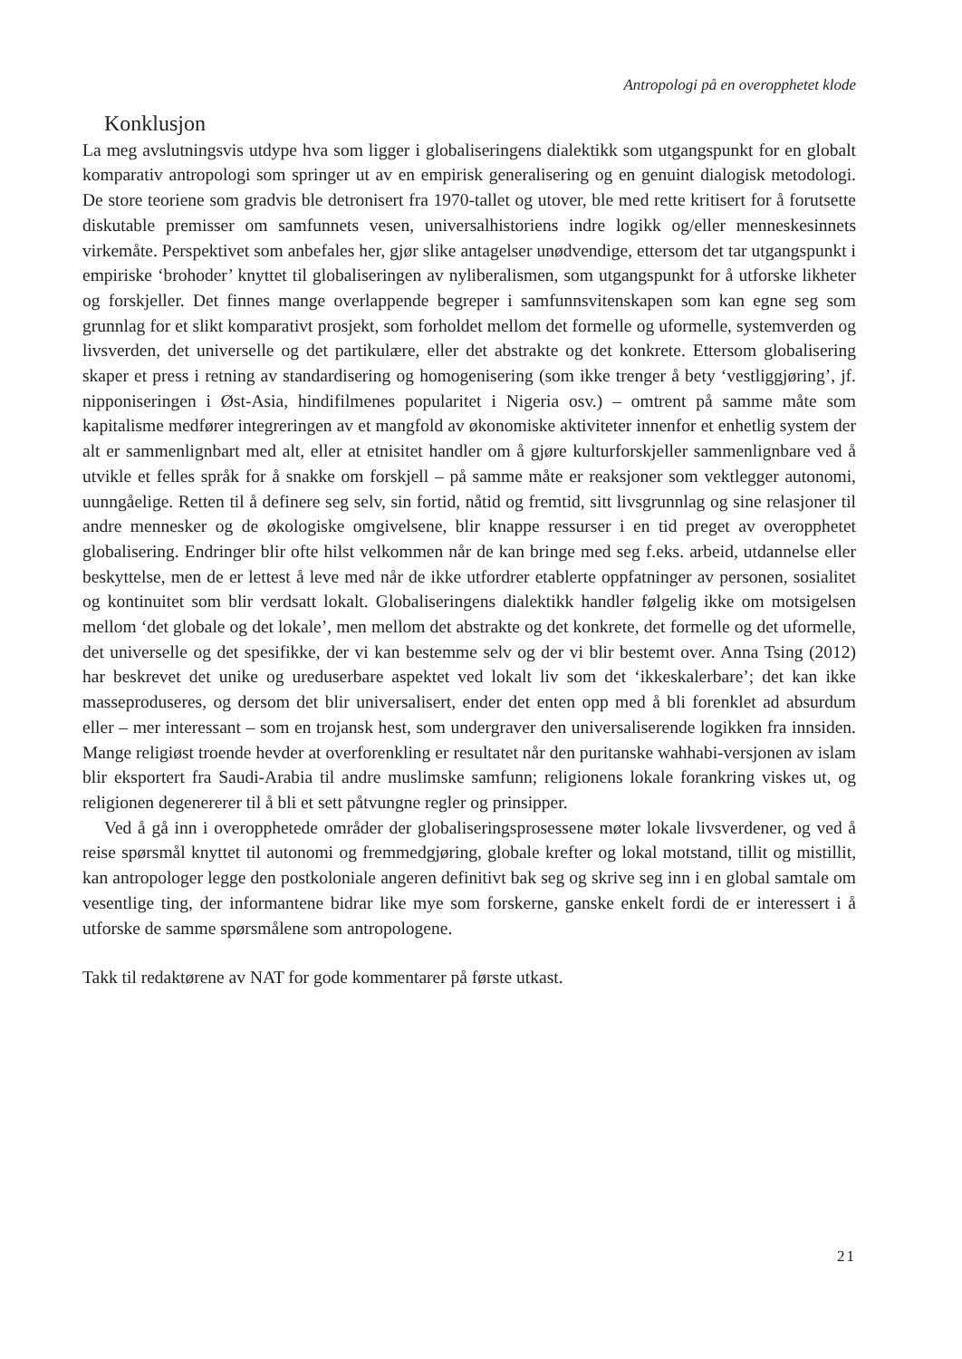Antropologi på en overopphetet klode
Konklusjon
La meg avslutningsvis utdype hva som ligger i globaliseringens dialektikk som utgangspunkt for en globalt komparativ antropologi som springer ut av en empirisk generalisering og en genuint dialogisk metodologi. De store teoriene som gradvis ble detronisert fra 1970-tallet og utover, ble med rette kritisert for å forutsette diskutable premisser om samfunnets vesen, universalhistoriens indre logikk og/eller menneskesinnets virkemåte. Perspektivet som anbefales her, gjør slike antagelser unødvendige, ettersom det tar utgangspunkt i empiriske ‘brohoder’ knyttet til globaliseringen av nyliberalismen, som utgangspunkt for å utforske likheter og forskjeller. Det finnes mange overlappende begreper i samfunnsvitenskapen som kan egne seg som grunnlag for et slikt komparativt prosjekt, som forholdet mellom det formelle og uformelle, systemverden og livsverden, det universelle og det partikulære, eller det abstrakte og det konkrete. Ettersom globalisering skaper et press i retning av standardisering og homogenisering (som ikke trenger å bety ‘vestliggjøring’, jf. nipponiseringen i Øst-Asia, hindifilmenes popularitet i Nigeria osv.) – omtrent på samme måte som kapitalisme medfører integreringen av et mangfold av økonomiske aktiviteter innenfor et enhetlig system der alt er sammenlignbart med alt, eller at etnisitet handler om å gjøre kulturforskjeller sammenlignbare ved å utvikle et felles språk for å snakke om forskjell – på samme måte er reaksjoner som vektlegger autonomi, uunngåelige. Retten til å definere seg selv, sin fortid, nåtid og fremtid, sitt livsgrunnlag og sine relasjoner til andre mennesker og de økologiske omgivelsene, blir knappe ressurser i en tid preget av overopphetet globalisering. Endringer blir ofte hilst velkommen når de kan bringe med seg f.eks. arbeid, utdannelse eller beskyttelse, men de er lettest å leve med når de ikke utfordrer etablerte oppfatninger av personen, sosialitet og kontinuitet som blir verdsatt lokalt. Globaliseringens dialektikk handler følgelig ikke om motsigelsen mellom ‘det globale og det lokale’, men mellom det abstrakte og det konkrete, det formelle og det uformelle, det universelle og det spesifikke, der vi kan bestemme selv og der vi blir bestemt over. Anna Tsing (2012) har beskrevet det unike og ureduserbare aspektet ved lokalt liv som det ‘ikkeskalerbare’; det kan ikke masseproduseres, og dersom det blir universalisert, ender det enten opp med å bli forenklet ad absurdum eller – mer interessant – som en trojansk hest, som undergraver den universaliserende logikken fra innsiden. Mange religiøst troende hevder at overforenkling er resultatet når den puritanske wahhabi-versjonen av islam blir eksportert fra Saudi-Arabia til andre muslimske samfunn; religionens lokale forankring viskes ut, og religionen degenererer til å bli et sett påtvungne regler og prinsipper.
Ved å gå inn i overopphetede områder der globaliseringsprosessene møter lokale livsverdener, og ved å reise spørsmål knyttet til autonomi og fremmedgjøring, globale krefter og lokal motstand, tillit og mistillit, kan antropologer legge den postkoloniale angeren definitivt bak seg og skrive seg inn i en global samtale om vesentlige ting, der informantene bidrar like mye som forskerne, ganske enkelt fordi de er interessert i å utforske de samme spørsmålene som antropologene.
Takk til redaktørene av NAT for gode kommentarer på første utkast.
21